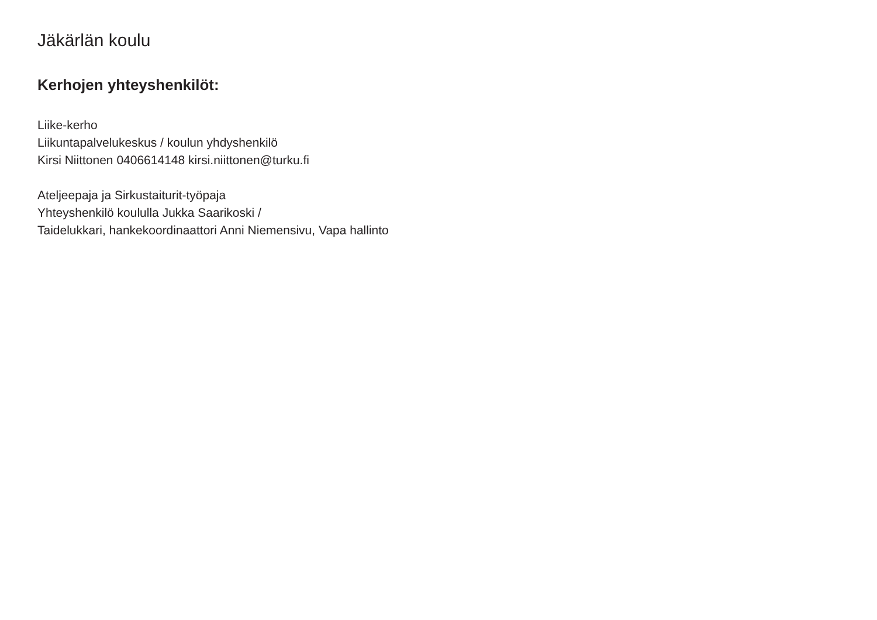Jäkärlän koulu
Kerhojen yhteyshenkilöt:
Liike-kerho
Liikuntapalvelukeskus / koulun yhdyshenkilö
Kirsi Niittonen 0406614148 kirsi.niittonen@turku.fi
Ateljeepaja ja Sirkustaiturit-työpaja
Yhteyshenkilö koululla Jukka Saarikoski /
Taidelukkari, hankekoordinaattori Anni Niemensivu, Vapa hallinto